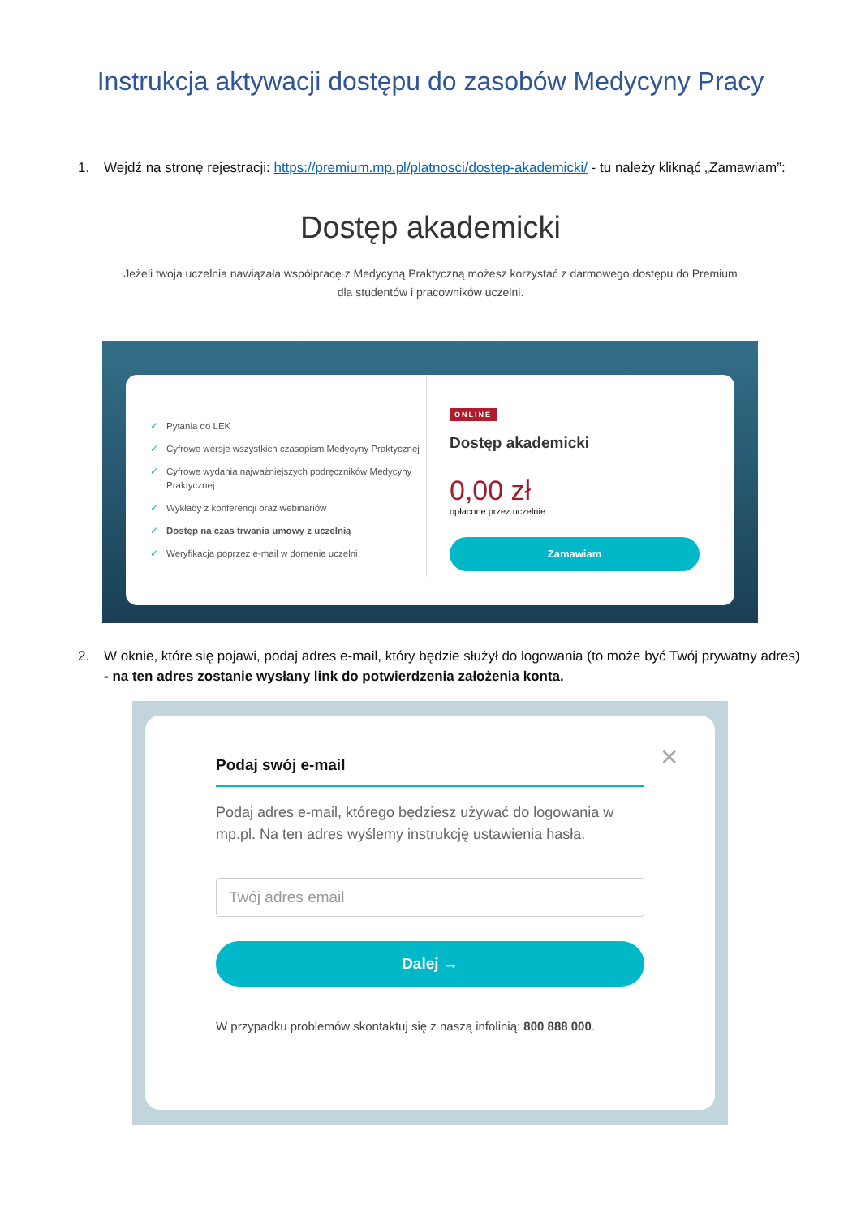Instrukcja aktywacji dostępu do zasobów Medycyny Pracy
1. Wejdź na stronę rejestracji: https://premium.mp.pl/platnosci/dostep-akademicki/ - tu należy kliknąć „Zamawiam”:
Dostęp akademicki
Jeżeli twoja uczelnia nawiązała współpracę z Medycyną Praktyczną możesz korzystać z darmowego dostępu do Premium dla studentów i pracowników uczelni.
✓ Pytania do LEK
✓ Cyfrowe wersje wszystkich czasopism Medycyny Praktycznej
✓ Cyfrowe wydania najważniejszych podręczników Medycyny Praktycznej
✓ Wykłady z konferencji oraz webinariów
✓ Dostęp na czas trwania umowy z uczelnią
✓ Weryfikacja poprzez e-mail w domenie uczelni
ONLINE
Dostęp akademicki
0,00 zł
opłacone przez uczelnie
Zamawiam
2. W oknie, które się pojawi, podaj adres e-mail, który będzie służył do logowania (to może być Twój prywatny adres) - na ten adres zostanie wysłany link do potwierdzenia założenia konta.
✕
Podaj swój e-mail
Podaj adres e-mail, którego będziesz używać do logowania w mp.pl. Na ten adres wyślemy instrukcję ustawienia hasła.
Twój adres email
Dalej →
W przypadku problemów skontaktuj się z naszą infolinią: 800 888 000.